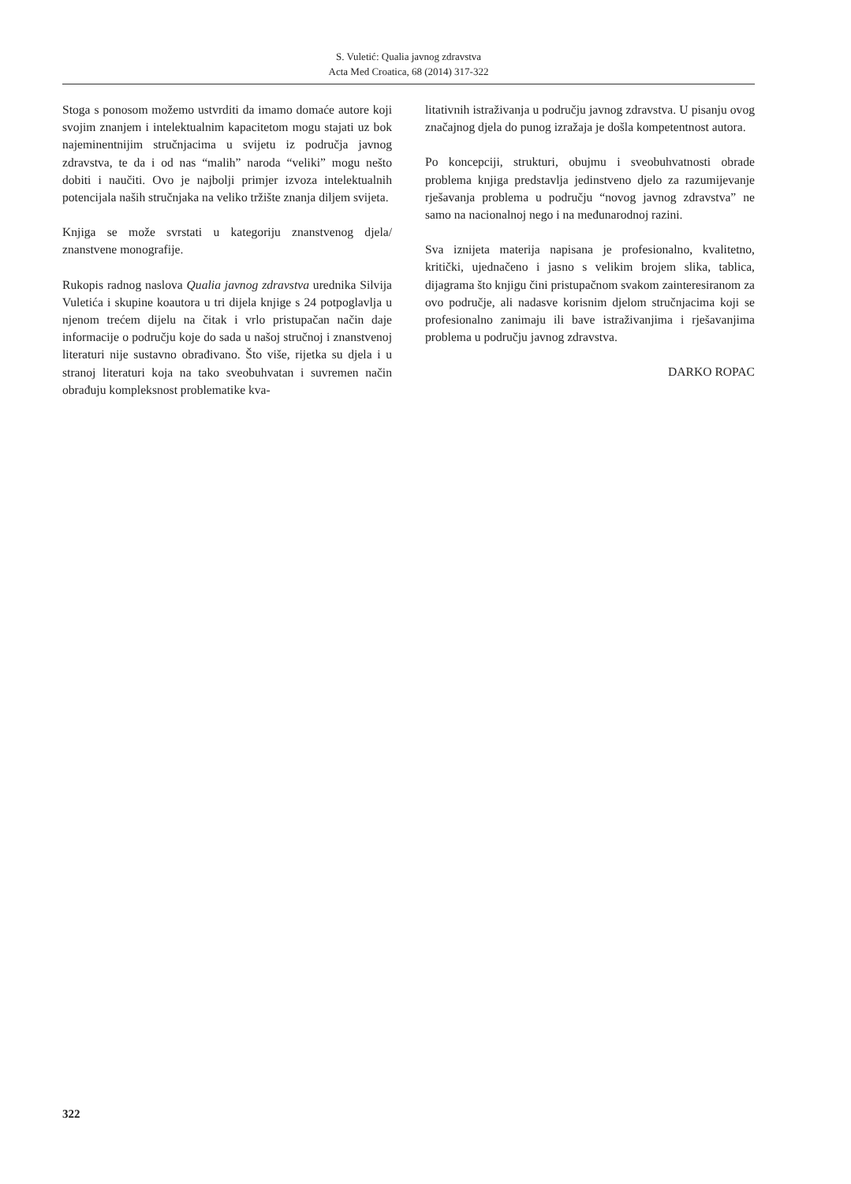S. Vuletić: Qualia javnog zdravstva
Acta Med Croatica, 68 (2014) 317-322
Stoga s ponosom možemo ustvrditi da imamo domaće autore koji svojim znanjem i intelektualnim kapacitetom mogu stajati uz bok najeminentnijim stručnjacima u svijetu iz područja javnog zdravstva, te da i od nas “malih” naroda “veliki” mogu nešto dobiti i naučiti. Ovo je najbolji primjer izvoza intelektualnih potencijala naših stručnjaka na veliko tržište znanja diljem svijeta.
Knjiga se može svrstati u kategoriju znanstvenog djela/ znanstvene monografije.
Rukopis radnog naslova Qualia javnog zdravstva urednika Silvija Vuletića i skupine koautora u tri dijela knjige s 24 potpoglavlja u njenom trećem dijelu na čitak i vrlo pristupačan način daje informacije o području koje do sada u našoj stručnoj i znanstvenoj literaturi nije sustavno obrađivano. Što više, rijetka su djela i u stranoj literaturi koja na tako sveobuhvatan i suvremen način obrađuju kompleksnost problematike kva-
litativnih istraživanja u području javnog zdravstva. U pisanju ovog značajnog djela do punog izražaja je došla kompetentnost autora.
Po koncepciji, strukturi, obujmu i sveobuhvatnosti obrade problema knjiga predstavlja jedinstveno djelo za razumijevanje rješavanja problema u području “novog javnog zdravstva” ne samo na nacionalnoj nego i na međunarodnoj razini.
Sva iznijeta materija napisana je profesionalno, kvalitetno, kritički, ujednačeno i jasno s velikim brojem slika, tablica, dijagrama što knjigu čini pristupačnom svakom zainteresiranom za ovo područje, ali nadasve korisnim djelom stručnjacima koji se profesionalno zanimaju ili bave istraživanjima i rješavanjima problema u području javnog zdravstva.
DARKO ROPAC
322